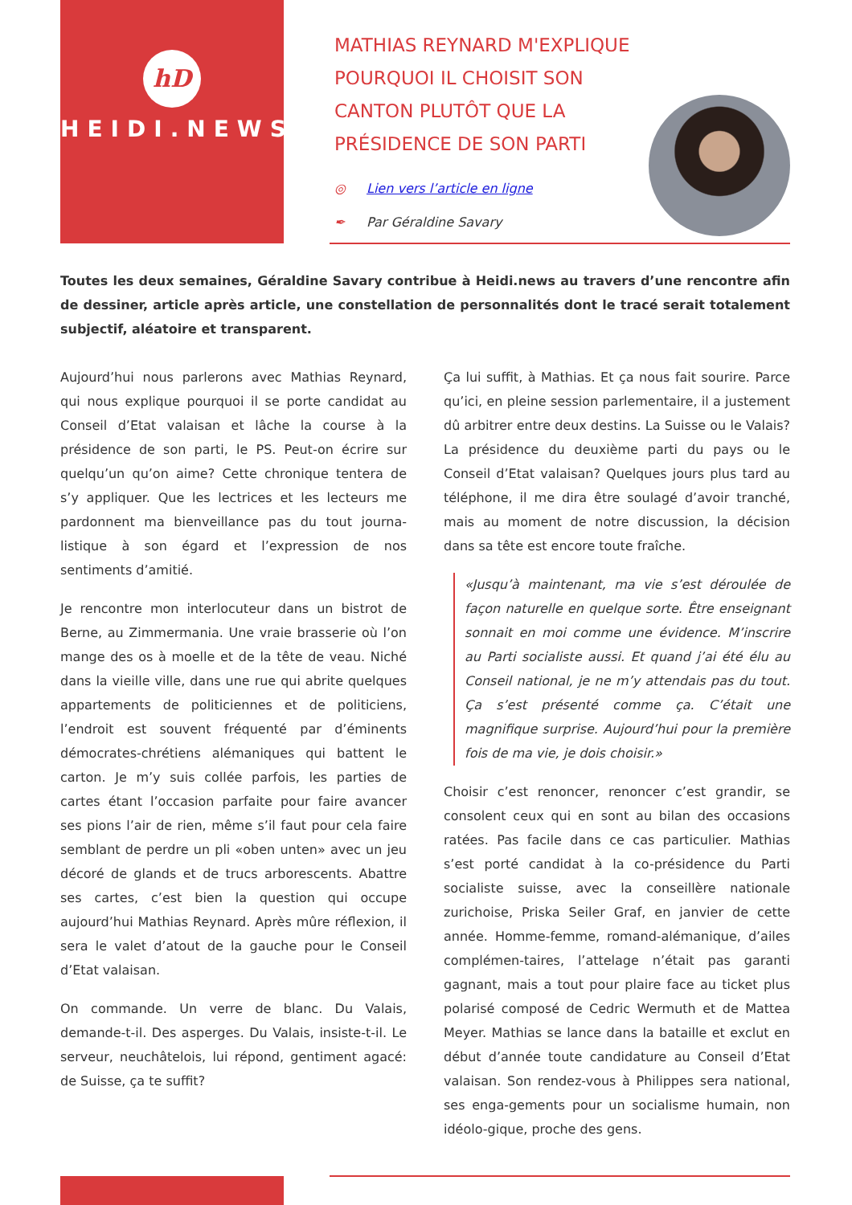hD
HEIDI.NEWS
MATHIAS REYNARD M'EXPLIQUE POURQUOI IL CHOISIT SON CANTON PLUTÔT QUE LA PRÉSIDENCE DE SON PARTI
◎ Lien vers l’article en ligne
✒ Par Géraldine Savary
Toutes les deux semaines, Géraldine Savary contribue à Heidi.news au travers d’une rencontre afin de dessiner, article après article, une constellation de personnalités dont le tracé serait totalement subjectif, aléatoire et transparent.
Aujourd’hui nous parlerons avec Mathias Reynard, qui nous explique pourquoi il se porte candidat au Conseil d’Etat valaisan et lâche la course à la présidence de son parti, le PS. Peut-on écrire sur quelqu’un qu’on aime? Cette chronique tentera de s’y appliquer. Que les lectrices et les lecteurs me pardonnent ma bienveillance pas du tout journa-listique à son égard et l’expression de nos sentiments d’amitié.
Je rencontre mon interlocuteur dans un bistrot de Berne, au Zimmermania. Une vraie brasserie où l’on mange des os à moelle et de la tête de veau. Niché dans la vieille ville, dans une rue qui abrite quelques appartements de politiciennes et de politiciens, l’endroit est souvent fréquenté par d’éminents démocrates-chrétiens alémaniques qui battent le carton. Je m’y suis collée parfois, les parties de cartes étant l’occasion parfaite pour faire avancer ses pions l’air de rien, même s’il faut pour cela faire semblant de perdre un pli «oben unten» avec un jeu décoré de glands et de trucs arborescents. Abattre ses cartes, c’est bien la question qui occupe aujourd’hui Mathias Reynard. Après mûre réflexion, il sera le valet d’atout de la gauche pour le Conseil d’Etat valaisan.
On commande. Un verre de blanc. Du Valais, demande-t-il. Des asperges. Du Valais, insiste-t-il. Le serveur, neuchâtelois, lui répond, gentiment agacé: de Suisse, ça te suffit?
Ça lui suffit, à Mathias. Et ça nous fait sourire. Parce qu’ici, en pleine session parlementaire, il a justement dû arbitrer entre deux destins. La Suisse ou le Valais? La présidence du deuxième parti du pays ou le Conseil d’Etat valaisan? Quelques jours plus tard au téléphone, il me dira être soulagé d’avoir tranché, mais au moment de notre discussion, la décision dans sa tête est encore toute fraîche.
«Jusqu’à maintenant, ma vie s’est déroulée de façon naturelle en quelque sorte. Être enseignant sonnait en moi comme une évidence. M’inscrire au Parti socialiste aussi. Et quand j’ai été élu au Conseil national, je ne m’y attendais pas du tout. Ça s’est présenté comme ça. C’était une magnifique surprise. Aujourd’hui pour la première fois de ma vie, je dois choisir.»
Choisir c’est renoncer, renoncer c’est grandir, se consolent ceux qui en sont au bilan des occasions ratées. Pas facile dans ce cas particulier. Mathias s’est porté candidat à la co-présidence du Parti socialiste suisse, avec la conseillère nationale zurichoise, Priska Seiler Graf, en janvier de cette année. Homme-femme, romand-alémanique, d’ailes complémen-taires, l’attelage n’était pas garanti gagnant, mais a tout pour plaire face au ticket plus polarisé composé de Cedric Wermuth et de Mattea Meyer. Mathias se lance dans la bataille et exclut en début d’année toute candidature au Conseil d’Etat valaisan. Son rendez-vous à Philippes sera national, ses enga-gements pour un socialisme humain, non idéolo-gique, proche des gens.